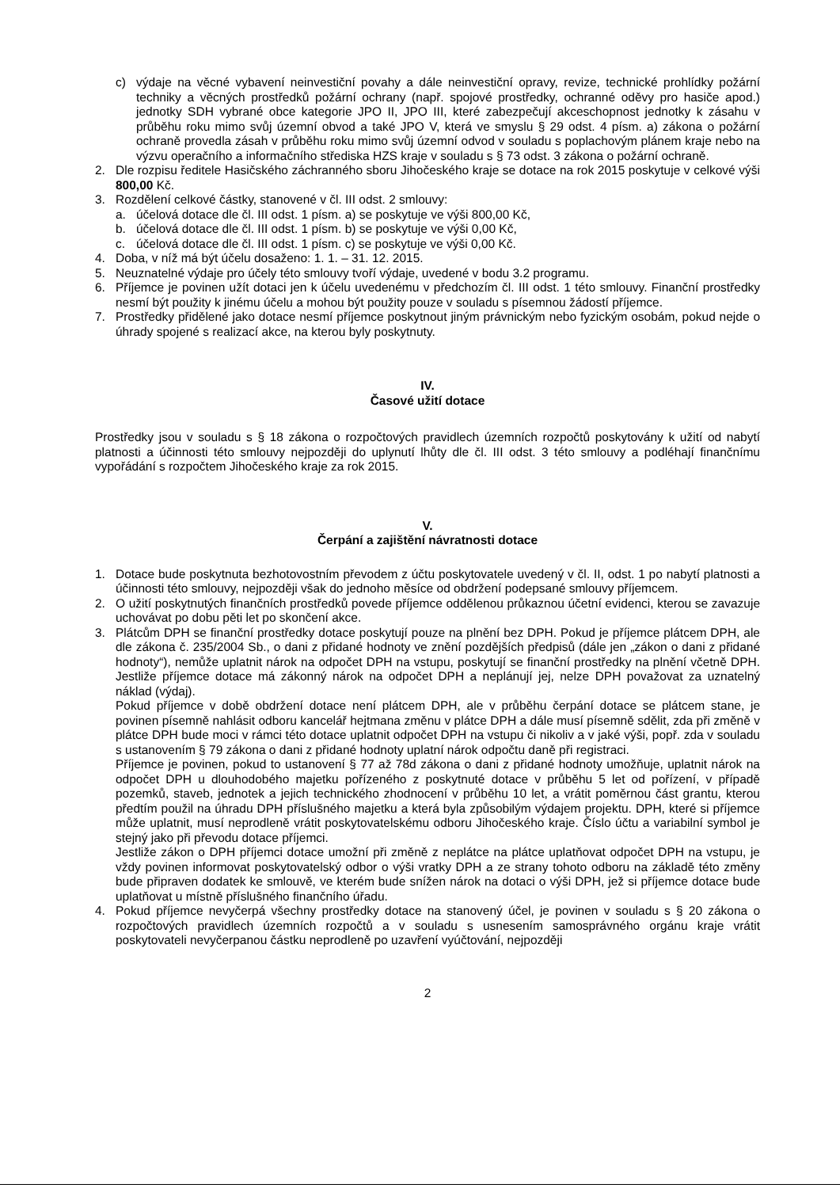c) výdaje na věcné vybavení neinvestiční povahy a dále neinvestiční opravy, revize, technické prohlídky požární techniky a věcných prostředků požární ochrany (např. spojové prostředky, ochranné oděvy pro hasiče apod.) jednotky SDH vybrané obce kategorie JPO II, JPO III, které zabezpečují akceschopnost jednotky k zásahu v průběhu roku mimo svůj územní obvod a také JPO V, která ve smyslu § 29 odst. 4 písm. a) zákona o požární ochraně provedla zásah v průběhu roku mimo svůj územní odvod v souladu s poplachovým plánem kraje nebo na výzvu operačního a informačního střediska HZS kraje v souladu s § 73 odst. 3 zákona o požární ochraně.
2. Dle rozpisu ředitele Hasičského záchranného sboru Jihočeského kraje se dotace na rok 2015 poskytuje v celkové výši 800,00 Kč.
3. Rozdělení celkové částky, stanovené v čl. III odst. 2 smlouvy:
a. účelová dotace dle čl. III odst. 1 písm. a) se poskytuje ve výši 800,00 Kč,
b. účelová dotace dle čl. III odst. 1 písm. b) se poskytuje ve výši 0,00 Kč,
c. účelová dotace dle čl. III odst. 1 písm. c) se poskytuje ve výši 0,00 Kč.
4. Doba, v níž má být účelu dosaženo: 1. 1. – 31. 12. 2015.
5. Neuznatelné výdaje pro účely této smlouvy tvoří výdaje, uvedené v bodu 3.2 programu.
6. Příjemce je povinen užít dotaci jen k účelu uvedenému v předchozím čl. III odst. 1 této smlouvy. Finanční prostředky nesmí být použity k jinému účelu a mohou být použity pouze v souladu s písemnou žádostí příjemce.
7. Prostředky přidělené jako dotace nesmí příjemce poskytnout jiným právnickým nebo fyzickým osobám, pokud nejde o úhrady spojené s realizací akce, na kterou byly poskytnuty.
IV.
Časové užití dotace
Prostředky jsou v souladu s § 18 zákona o rozpočtových pravidlech územních rozpočtů poskytovány k užití od nabytí platnosti a účinnosti této smlouvy nejpozději do uplynutí lhůty dle čl. III odst. 3 této smlouvy a podléhají finančnímu vypořádání s rozpočtem Jihočeského kraje za rok 2015.
V.
Čerpání a zajištění návratnosti dotace
1. Dotace bude poskytnuta bezhotovostním převodem z účtu poskytovatele uvedený v čl. II, odst. 1 po nabytí platnosti a účinnosti této smlouvy, nejpozději však do jednoho měsíce od obdržení podepsané smlouvy příjemcem.
2. O užití poskytnutých finančních prostředků povede příjemce oddělenou průkaznou účetní evidenci, kterou se zavazuje uchovávat po dobu pěti let po skončení akce.
3. Plátcům DPH se finanční prostředky dotace poskytují pouze na plnění bez DPH. Pokud je příjemce plátcem DPH, ale dle zákona č. 235/2004 Sb., o dani z přidané hodnoty ve znění pozdějších předpisů (dále jen „zákon o dani z přidané hodnoty“), nemůže uplatnit nárok na odpočet DPH na vstupu, poskytují se finanční prostředky na plnění včetně DPH. Jestliže příjemce dotace má zákonný nárok na odpočet DPH a neplánují jej, nelze DPH považovat za uznatelný náklad (výdaj).
Pokud příjemce v době obdržení dotace není plátcem DPH, ale v průběhu čerpání dotace se plátcem stane, je povinen písemně nahlásit odboru kancelář hejtmana změnu v plátce DPH a dále musí písemně sdělit, zda při změně v plátce DPH bude moci v rámci této dotace uplatnit odpočet DPH na vstupu či nikoliv a v jaké výši, popř. zda v souladu s ustanovením § 79 zákona o dani z přidané hodnoty uplatní nárok odpočtu daně při registraci.
Příjemce je povinen, pokud to ustanovení § 77 až 78d zákona o dani z přidané hodnoty umožňuje, uplatnit nárok na odpočet DPH u dlouhodobého majetku pořízeného z poskytnuté dotace v průběhu 5 let od pořízení, v případě pozemků, staveb, jednotek a jejich technického zhodnocení v průběhu 10 let, a vrátit poměrnou část grantu, kterou předtím použil na úhradu DPH příslušného majetku a která byla způsobilým výdajem projektu. DPH, které si příjemce může uplatnit, musí neprodleně vrátit poskytovatelskému odboru Jihočeského kraje. Číslo účtu a variabilní symbol je stejný jako při převodu dotace příjemci.
Jestliže zákon o DPH příjemci dotace umožní při změně z neplátce na plátce uplatňovat odpočet DPH na vstupu, je vždy povinen informovat poskytovatelský odbor o výši vratky DPH a ze strany tohoto odboru na základě této změny bude připraven dodatek ke smlouvě, ve kterém bude snížen nárok na dotaci o výši DPH, jež si příjemce dotace bude uplatňovat u místně příslušného finančního úřadu.
4. Pokud příjemce nevyčerpá všechny prostředky dotace na stanovený účel, je povinen v souladu s § 20 zákona o rozpočtových pravidlech územních rozpočtů a v souladu s usnesením samosprávného orgánu kraje vrátit poskytovateli nevyčerpanou částku neprodleně po uzavření vyúčtování, nejpozději
2